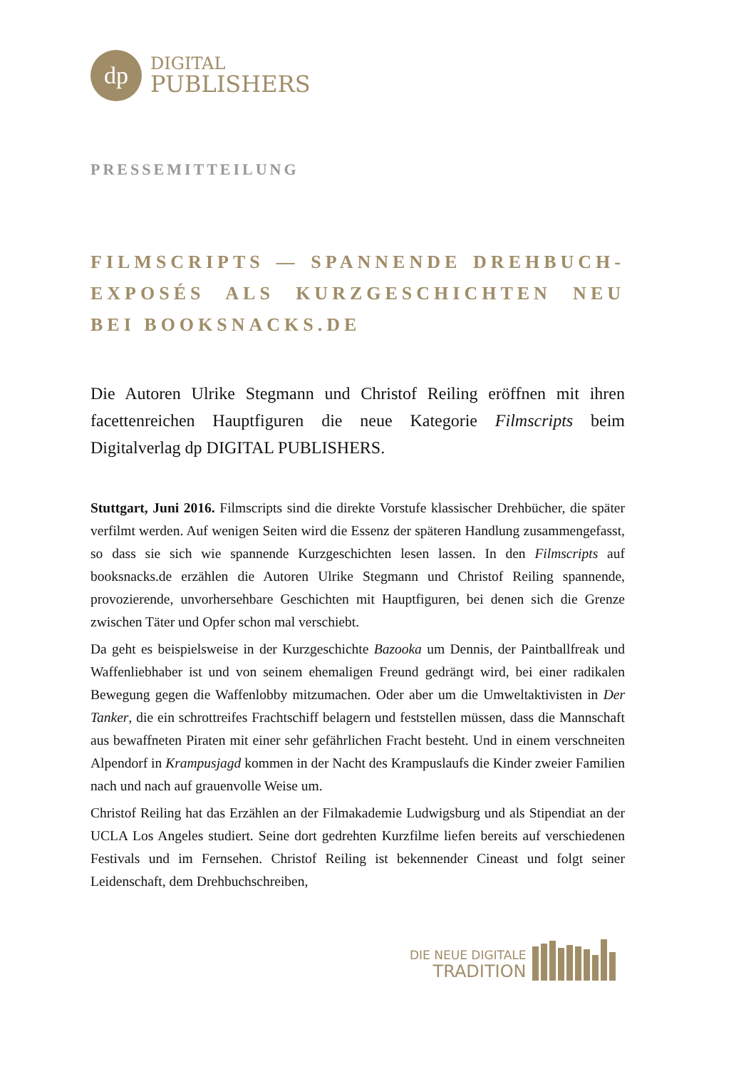dp
DIGITAL
PUBLISHERS
PRESSEMITTEILUNG
FILMSCRIPTS — SPANNENDE DREHBUCH-EXPOSÉS ALS KURZGESCHICHTEN NEU BEI BOOKSNACKS.DE
Die Autoren Ulrike Stegmann und Christof Reiling eröffnen mit ihren facettenreichen Hauptfiguren die neue Kategorie Filmscripts beim Digitalverlag dp DIGITAL PUBLISHERS.
Stuttgart, Juni 2016. Filmscripts sind die direkte Vorstufe klassischer Drehbücher, die später verfilmt werden. Auf wenigen Seiten wird die Essenz der späteren Handlung zusammengefasst, so dass sie sich wie spannende Kurzgeschichten lesen lassen. In den Filmscripts auf booksnacks.de erzählen die Autoren Ulrike Stegmann und Christof Reiling spannende, provozierende, unvorhersehbare Geschichten mit Hauptfiguren, bei denen sich die Grenze zwischen Täter und Opfer schon mal verschiebt.
Da geht es beispielsweise in der Kurzgeschichte Bazooka um Dennis, der Paintballfreak und Waffenliebhaber ist und von seinem ehemaligen Freund gedrängt wird, bei einer radikalen Bewegung gegen die Waffenlobby mitzumachen. Oder aber um die Umweltaktivisten in Der Tanker, die ein schrottreifes Frachtschiff belagern und feststellen müssen, dass die Mannschaft aus bewaffneten Piraten mit einer sehr gefährlichen Fracht besteht. Und in einem verschneiten Alpendorf in Krampusjagd kommen in der Nacht des Krampuslaufs die Kinder zweier Familien nach und nach auf grauenvolle Weise um.
Christof Reiling hat das Erzählen an der Filmakademie Ludwigsburg und als Stipendiat an der UCLA Los Angeles studiert. Seine dort gedrehten Kurzfilme liefen bereits auf verschiedenen Festivals und im Fernsehen. Christof Reiling ist bekennender Cineast und folgt seiner Leidenschaft, dem Drehbuchschreiben,
DIE NEUE DIGITALE
TRADITION